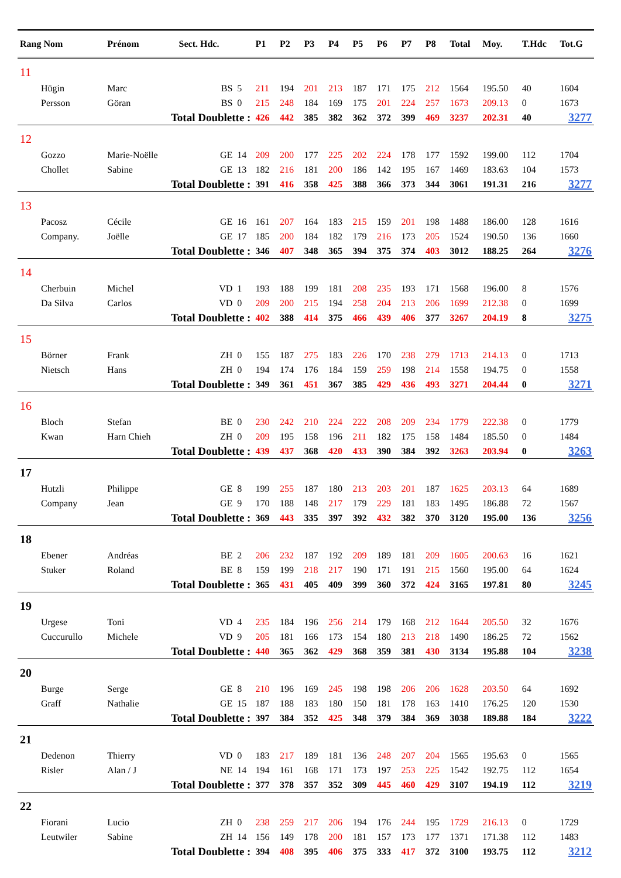| Rang Nom | Prénom | Sect. Hdc. | | P1 | P2 | P3 | P4 | P5 | P6 | P7 | P8 | Total | Moy. | T.Hdc | Tot.G |
| --- | --- | --- | --- | --- | --- | --- | --- | --- | --- | --- | --- | --- | --- | --- | --- |
| 11 | | | | | | | | | | | | | | | |
| Hügin | Marc | BS | 5 | 211 | 194 | 201 | 213 | 187 | 171 | 175 | 212 | 1564 | 195.50 | 40 | 1604 |
| Persson | Göran | BS | 0 | 215 | 248 | 184 | 169 | 175 | 201 | 224 | 257 | 1673 | 209.13 | 0 | 1673 |
| | Total Doublette : | | | 426 | 442 | 385 | 382 | 362 | 372 | 399 | 469 | 3237 | 202.31 | 40 | 3277 |
| 12 | | | | | | | | | | | | | | | |
| Gozzo | Marie-Noëlle | GE | 14 | 209 | 200 | 177 | 225 | 202 | 224 | 178 | 177 | 1592 | 199.00 | 112 | 1704 |
| Chollet | Sabine | GE | 13 | 182 | 216 | 181 | 200 | 186 | 142 | 195 | 167 | 1469 | 183.63 | 104 | 1573 |
| | Total Doublette : | | | 391 | 416 | 358 | 425 | 388 | 366 | 373 | 344 | 3061 | 191.31 | 216 | 3277 |
| 13 | | | | | | | | | | | | | | | |
| Pacosz | Cécile | GE | 16 | 161 | 207 | 164 | 183 | 215 | 159 | 201 | 198 | 1488 | 186.00 | 128 | 1616 |
| Company. | Joëlle | GE | 17 | 185 | 200 | 184 | 182 | 179 | 216 | 173 | 205 | 1524 | 190.50 | 136 | 1660 |
| | Total Doublette : | | | 346 | 407 | 348 | 365 | 394 | 375 | 374 | 403 | 3012 | 188.25 | 264 | 3276 |
| 14 | | | | | | | | | | | | | | | |
| Cherbuin | Michel | VD | 1 | 193 | 188 | 199 | 181 | 208 | 235 | 193 | 171 | 1568 | 196.00 | 8 | 1576 |
| Da Silva | Carlos | VD | 0 | 209 | 200 | 215 | 194 | 258 | 204 | 213 | 206 | 1699 | 212.38 | 0 | 1699 |
| | Total Doublette : | | | 402 | 388 | 414 | 375 | 466 | 439 | 406 | 377 | 3267 | 204.19 | 8 | 3275 |
| 15 | | | | | | | | | | | | | | | |
| Börner | Frank | ZH | 0 | 155 | 187 | 275 | 183 | 226 | 170 | 238 | 279 | 1713 | 214.13 | 0 | 1713 |
| Nietsch | Hans | ZH | 0 | 194 | 174 | 176 | 184 | 159 | 259 | 198 | 214 | 1558 | 194.75 | 0 | 1558 |
| | Total Doublette : | | | 349 | 361 | 451 | 367 | 385 | 429 | 436 | 493 | 3271 | 204.44 | 0 | 3271 |
| 16 | | | | | | | | | | | | | | | |
| Bloch | Stefan | BE | 0 | 230 | 242 | 210 | 224 | 222 | 208 | 209 | 234 | 1779 | 222.38 | 0 | 1779 |
| Kwan | Harn Chieh | ZH | 0 | 209 | 195 | 158 | 196 | 211 | 182 | 175 | 158 | 1484 | 185.50 | 0 | 1484 |
| | Total Doublette : | | | 439 | 437 | 368 | 420 | 433 | 390 | 384 | 392 | 3263 | 203.94 | 0 | 3263 |
| 17 | | | | | | | | | | | | | | | |
| Hutzli | Philippe | GE | 8 | 199 | 255 | 187 | 180 | 213 | 203 | 201 | 187 | 1625 | 203.13 | 64 | 1689 |
| Company | Jean | GE | 9 | 170 | 188 | 148 | 217 | 179 | 229 | 181 | 183 | 1495 | 186.88 | 72 | 1567 |
| | Total Doublette : | | | 369 | 443 | 335 | 397 | 392 | 432 | 382 | 370 | 3120 | 195.00 | 136 | 3256 |
| 18 | | | | | | | | | | | | | | | |
| Ebener | Andréas | BE | 2 | 206 | 232 | 187 | 192 | 209 | 189 | 181 | 209 | 1605 | 200.63 | 16 | 1621 |
| Stuker | Roland | BE | 8 | 159 | 199 | 218 | 217 | 190 | 171 | 191 | 215 | 1560 | 195.00 | 64 | 1624 |
| | Total Doublette : | | | 365 | 431 | 405 | 409 | 399 | 360 | 372 | 424 | 3165 | 197.81 | 80 | 3245 |
| 19 | | | | | | | | | | | | | | | |
| Urgese | Toni | VD | 4 | 235 | 184 | 196 | 256 | 214 | 179 | 168 | 212 | 1644 | 205.50 | 32 | 1676 |
| Cuccurullo | Michele | VD | 9 | 205 | 181 | 166 | 173 | 154 | 180 | 213 | 218 | 1490 | 186.25 | 72 | 1562 |
| | Total Doublette : | | | 440 | 365 | 362 | 429 | 368 | 359 | 381 | 430 | 3134 | 195.88 | 104 | 3238 |
| 20 | | | | | | | | | | | | | | | |
| Burge | Serge | GE | 8 | 210 | 196 | 169 | 245 | 198 | 198 | 206 | 206 | 1628 | 203.50 | 64 | 1692 |
| Graff | Nathalie | GE | 15 | 187 | 188 | 183 | 180 | 150 | 181 | 178 | 163 | 1410 | 176.25 | 120 | 1530 |
| | Total Doublette : | | | 397 | 384 | 352 | 425 | 348 | 379 | 384 | 369 | 3038 | 189.88 | 184 | 3222 |
| 21 | | | | | | | | | | | | | | | |
| Dedenon | Thierry | VD | 0 | 183 | 217 | 189 | 181 | 136 | 248 | 207 | 204 | 1565 | 195.63 | 0 | 1565 |
| Risler | Alan / J | NE | 14 | 194 | 161 | 168 | 171 | 173 | 197 | 253 | 225 | 1542 | 192.75 | 112 | 1654 |
| | Total Doublette : | | | 377 | 378 | 357 | 352 | 309 | 445 | 460 | 429 | 3107 | 194.19 | 112 | 3219 |
| 22 | | | | | | | | | | | | | | | |
| Fiorani | Lucio | ZH | 0 | 238 | 259 | 217 | 206 | 194 | 176 | 244 | 195 | 1729 | 216.13 | 0 | 1729 |
| Leutwiler | Sabine | ZH | 14 | 156 | 149 | 178 | 200 | 181 | 157 | 173 | 177 | 1371 | 171.38 | 112 | 1483 |
| | Total Doublette : | | | 394 | 408 | 395 | 406 | 375 | 333 | 417 | 372 | 3100 | 193.75 | 112 | 3212 |